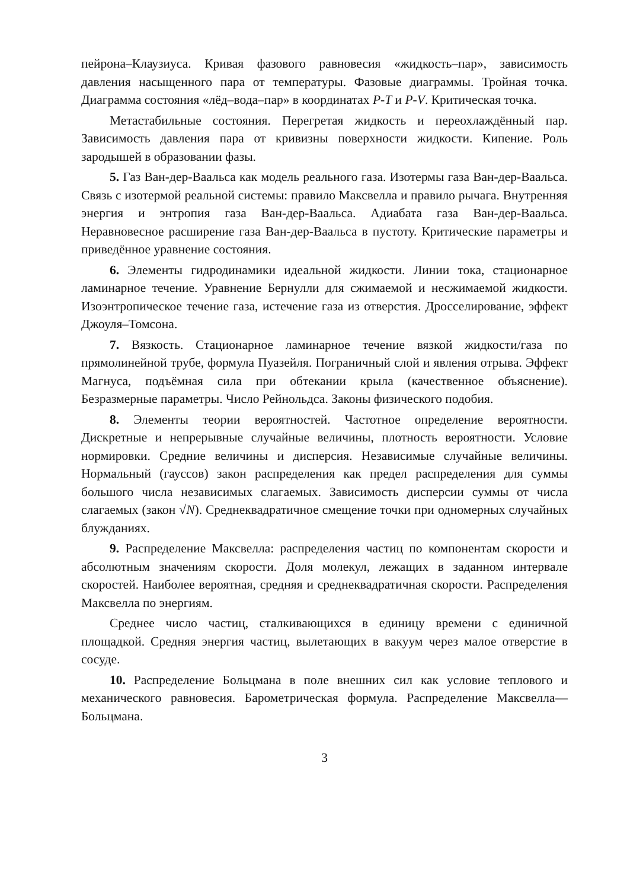пейрона–Клаузиуса. Кривая фазового равновесия «жидкость–пар», зависимость давления насыщенного пара от температуры. Фазовые диаграммы. Тройная точка. Диаграмма состояния «лёд–вода–пар» в координатах P-T и P-V. Критическая точка.
Метастабильные состояния. Перегретая жидкость и переохлаждённый пар. Зависимость давления пара от кривизны поверхности жидкости. Кипение. Роль зародышей в образовании фазы.
5. Газ Ван-дер-Ваальса как модель реального газа. Изотермы газа Ван-дер-Ваальса. Связь с изотермой реальной системы: правило Максвелла и правило рычага. Внутренняя энергия и энтропия газа Ван-дер-Ваальса. Адиабата газа Ван-дер-Ваальса. Неравновесное расширение газа Ван-дер-Ваальса в пустоту. Критические параметры и приведённое уравнение состояния.
6. Элементы гидродинамики идеальной жидкости. Линии тока, стационарное ламинарное течение. Уравнение Бернулли для сжимаемой и несжимаемой жидкости. Изоэнтропическое течение газа, истечение газа из отверстия. Дросселирование, эффект Джоуля–Томсона.
7. Вязкость. Стационарное ламинарное течение вязкой жидкости/газа по прямолинейной трубе, формула Пуазейля. Пограничный слой и явления отрыва. Эффект Магнуса, подъёмная сила при обтекании крыла (качественное объяснение). Безразмерные параметры. Число Рейнольдса. Законы физического подобия.
8. Элементы теории вероятностей. Частотное определение вероятности. Дискретные и непрерывные случайные величины, плотность вероятности. Условие нормировки. Средние величины и дисперсия. Независимые случайные величины. Нормальный (гауссов) закон распределения как предел распределения для суммы большого числа независимых слагаемых. Зависимость дисперсии суммы от числа слагаемых (закон √N). Среднеквадратичное смещение точки при одномерных случайных блужданиях.
9. Распределение Максвелла: распределения частиц по компонентам скорости и абсолютным значениям скорости. Доля молекул, лежащих в заданном интервале скоростей. Наиболее вероятная, средняя и среднеквадратичная скорости. Распределения Максвелла по энергиям.
Среднее число частиц, сталкивающихся в единицу времени с единичной площадкой. Средняя энергия частиц, вылетающих в вакуум через малое отверстие в сосуде.
10. Распределение Больцмана в поле внешних сил как условие теплового и механического равновесия. Барометрическая формула. Распределение Максвелла—Больцмана.
3